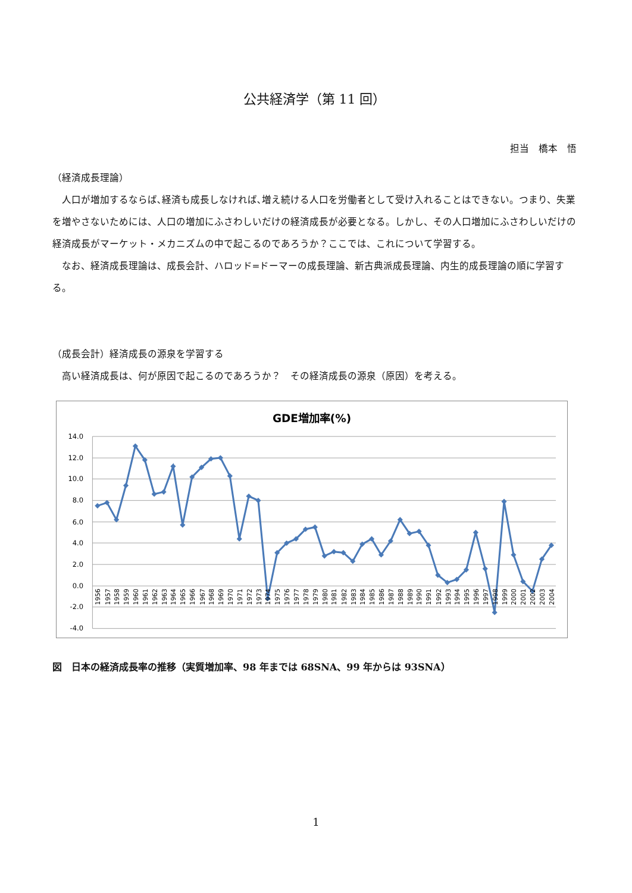公共経済学（第 11 回）
担当　橋本　悟
（経済成長理論）
人口が増加するならば､経済も成長しなければ､増え続ける人口を労働者として受け入れることはできない。つまり、失業を増やさないためには、人口の増加にふさわしいだけの経済成長が必要となる。しかし、その人口増加にふさわしいだけの経済成長がマーケット・メカニズムの中で起こるのであろうか？ここでは、これについて学習する。
なお、経済成長理論は、成長会計、ハロッド=ドーマーの成長理論、新古典派成長理論、内生的成長理論の順に学習する。
（成長会計）経済成長の源泉を学習する
高い経済成長は、何が原因で起こるのであろうか？　その経済成長の源泉（原因）を考える。
GDE増加率(%)
14.0
12.0
10.0
8.0
6.0
4.0
2.0
0.0
-2.0
-4.0
1956
1957
1958
1959
1960
1961
1962
1963
1964
1965
1966
1967
1968
1969
1970
1971
1972
1973
1974
1975
1976
1977
1978
1979
1980
1981
1982
1983
1984
1985
1986
1987
1988
1989
1990
1991
1992
1993
1994
1995
1996
1997
1998
1999
2000
2001
2002
2003
2004
図　日本の経済成長率の推移（実質増加率、98 年までは 68SNA、99 年からは 93SNA）
1